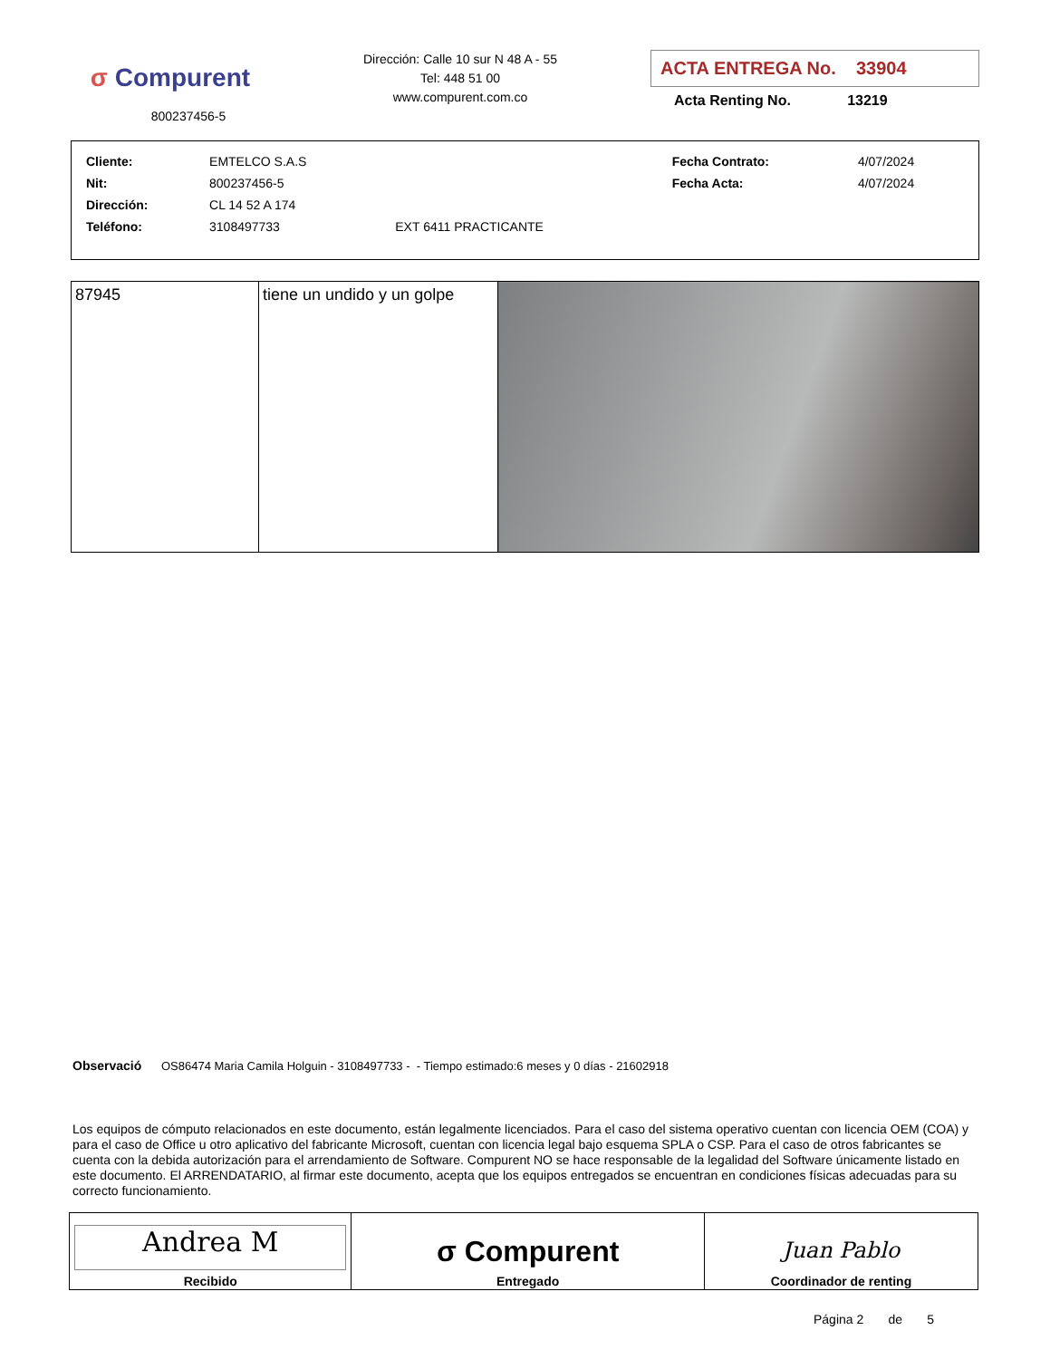σ Compurent
800237456-5
Dirección: Calle 10 sur N 48 A - 55
Tel: 448 51 00
www.compurent.com.co
ACTA ENTREGA No. 33904
Acta Renting No. 13219
| Cliente: | EMTELCO S.A.S | | Fecha Contrato: | 4/07/2024 |
| Nit: | 800237456-5 | | Fecha Acta: | 4/07/2024 |
| Dirección: | CL 14 52 A 174 | | | |
| Teléfono: | 3108497733 | EXT 6411 PRACTICANTE | | |
| 87945 | tiene un undido y un golpe | |
Observació OS86474 Maria Camila Holguin - 3108497733 - - Tiempo estimado:6 meses y 0 días - 21602918
Los equipos de cómputo relacionados en este documento, están legalmente licenciados. Para el caso del sistema operativo cuentan con licencia OEM (COA) y para el caso de Office u otro aplicativo del fabricante Microsoft, cuentan con licencia legal bajo esquema SPLA o CSP. Para el caso de otros fabricantes se cuenta con la debida autorización para el arrendamiento de Software. Compurent NO se hace responsable de la legalidad del Software únicamente listado en este documento. El ARRENDATARIO, al firmar este documento, acepta que los equipos entregados se encuentran en condiciones físicas adecuadas para su correcto funcionamiento.
| Andrea M Recibido | σ Compurent Entregado | Juan Pablo Coordinador de renting |
Página 2 de 5